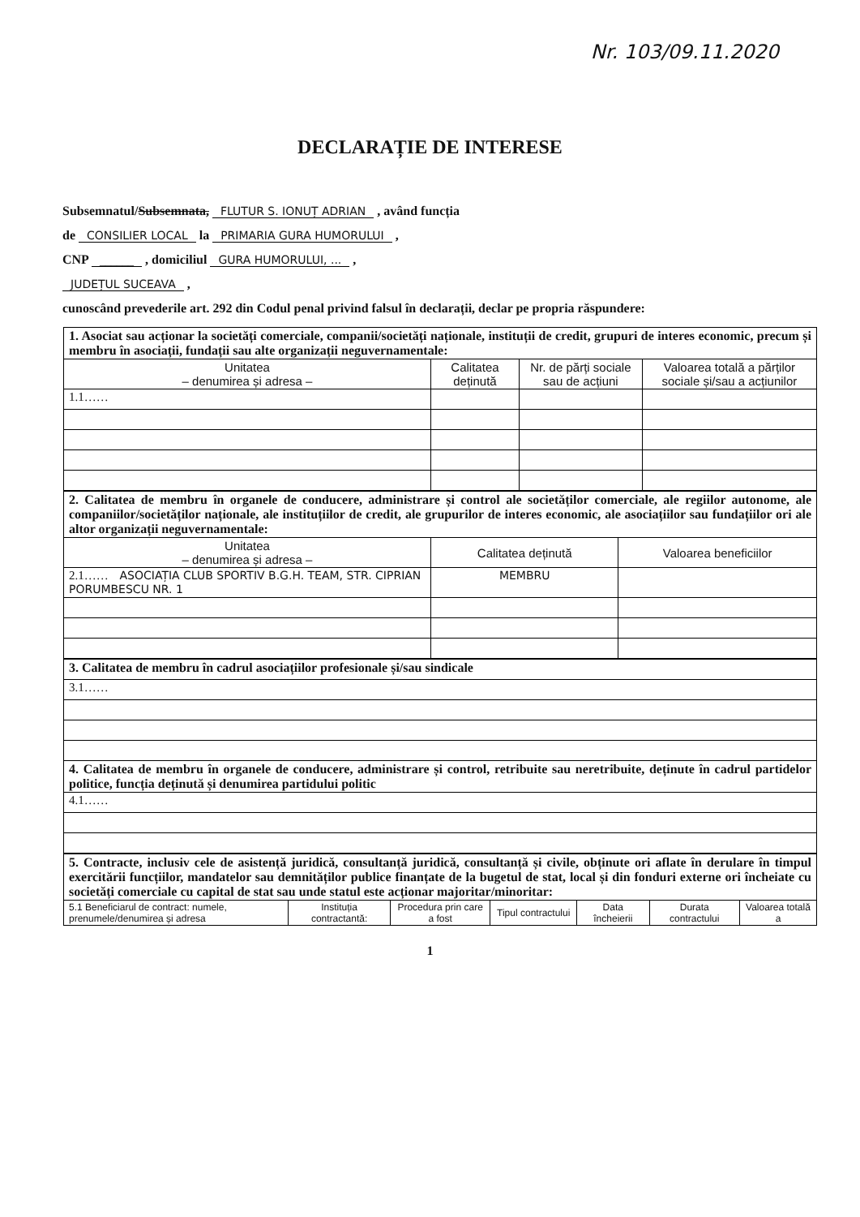Nr. 103/09.11.2020
DECLARAȚIE DE INTERESE
Subsemnatul/Subsemnata, FLUTUR S. IONUȚ ADRIAN , având funcția
de CONSILIER LOCAL la PRIMARIA GURA HUMORULUI ,
CNP ______ , domiciliul GURA HUMORULUI, ... ,
JUDEȚUL SUCEAVA ,
cunoscând prevederile art. 292 din Codul penal privind falsul în declarații, declar pe propria răspundere:
| 1. Asociat sau acționar la societăți comerciale, companii/societăți naționale, instituții de credit, grupuri de interes economic, precum și membru în asociații, fundații sau alte organizații neguvernamentale: | | | |
| Unitatea – denumirea și adresa – | Calitatea deținută | Nr. de părți sociale sau de acțiuni | Valoarea totală a părților sociale și/sau a acțiunilor |
| 1.1…… | | | |
| 2. Calitatea de membru în organele de conducere, administrare și control ale societăților comerciale, ale regiilor autonome, ale companiilor/societăților naționale, ale instituțiilor de credit, ale grupurilor de interes economic, ale asociațiilor sau fundațiilor ori ale altor organizații neguvernamentale: | | |
| Unitatea – denumirea și adresa – | Calitatea deținută | Valoarea beneficiilor |
| 2.1…… ASOCIAȚIA CLUB SPORTIV B.G.H. TEAM, STR. CIPRIAN PORUMBESCU NR. 1 | MEMBRU | |
| 3. Calitatea de membru în cadrul asociațiilor profesionale și/sau sindicale |
| 3.1…… |
| 4. Calitatea de membru în organele de conducere, administrare și control, retribuite sau neretribuite, deținute în cadrul partidelor politice, funcția deținută și denumirea partidului politic |
| 4.1…… |
| 5. Contracte, inclusiv cele de asistență juridică, consultanță juridică, consultanță și civile, obținute ori aflate în derulare în timpul exercitării funcțiilor, mandatelor sau demnităților publice finanțate de la bugetul de stat, local și din fonduri externe ori încheiate cu societăți comerciale cu capital de stat sau unde statul este acționar majoritar/minoritar: | | | | | | |
| 5.1 Beneficiarul de contract: numele, prenumele/denumirea și adresa | Instituția contractantă: | Procedura prin care a fost | Tipul contractului | Data încheierii | Durata contractului | Valoarea totală a |
1